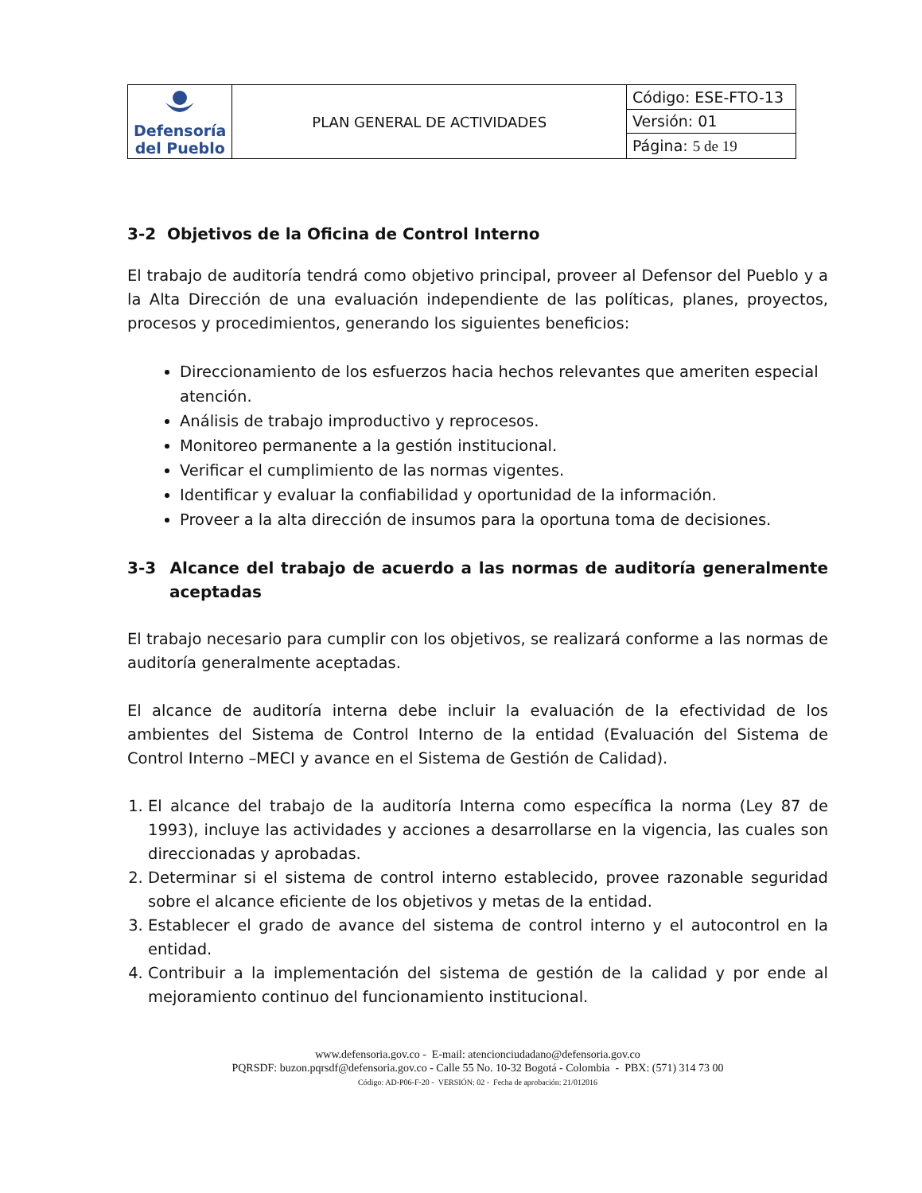| Defensoría del Pueblo | PLAN GENERAL DE ACTIVIDADES | Código: ESE-FTO-13 |
| | | Versión: 01 |
| | | Página: 5 de 19 |
3-2 Objetivos de la Oficina de Control Interno
El trabajo de auditoría tendrá como objetivo principal, proveer al Defensor del Pueblo y a la Alta Dirección de una evaluación independiente de las políticas, planes, proyectos, procesos y procedimientos, generando los siguientes beneficios:
Direccionamiento de los esfuerzos hacia hechos relevantes que ameriten especial atención.
Análisis de trabajo improductivo y reprocesos.
Monitoreo permanente a la gestión institucional.
Verificar el cumplimiento de las normas vigentes.
Identificar y evaluar la confiabilidad y oportunidad de la información.
Proveer a la alta dirección de insumos para la oportuna toma de decisiones.
3-3 Alcance del trabajo de acuerdo a las normas de auditoría generalmente aceptadas
El trabajo necesario para cumplir con los objetivos, se realizará conforme a las normas de auditoría generalmente aceptadas.
El alcance de auditoría interna debe incluir la evaluación de la efectividad de los ambientes del Sistema de Control Interno de la entidad (Evaluación del Sistema de Control Interno –MECI y avance en el Sistema de Gestión de Calidad).
1. El alcance del trabajo de la auditoría Interna como específica la norma (Ley 87 de 1993), incluye las actividades y acciones a desarrollarse en la vigencia, las cuales son direccionadas y aprobadas.
2. Determinar si el sistema de control interno establecido, provee razonable seguridad sobre el alcance eficiente de los objetivos y metas de la entidad.
3. Establecer el grado de avance del sistema de control interno y el autocontrol en la entidad.
4. Contribuir a la implementación del sistema de gestión de la calidad y por ende al mejoramiento continuo del funcionamiento institucional.
www.defensoria.gov.co - E-mail: atencionciudadano@defensoria.gov.co
PQRSDF: buzon.pqrsdf@defensoria.gov.co - Calle 55 No. 10-32 Bogotá - Colombia - PBX: (571) 314 73 00
Código: AD-P06-F-20 - VERSIÓN: 02 - Fecha de aprobación: 21/012016